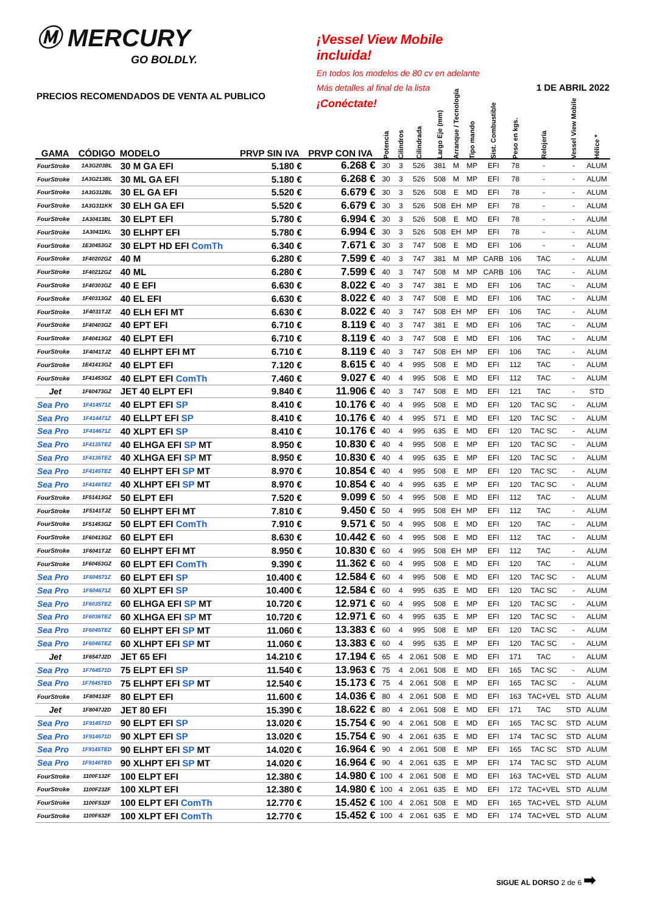Ⓜ MERCURY
GO BOLDLY.
PRECIOS RECOMENDADOS DE VENTA AL PUBLICO
¡Vessel View Mobile incluida!
En todos los modelos de 80 cv en adelante
Más detalles al final de la lista
¡Conéctate!
1 DE ABRIL 2022
| GAMA | CÓDIGO | MODELO | PRVP SIN IVA | PRVP CON IVA | Potencia | Cilindros | Cilindrada | Largo Eje (mm) | Arranque / Tecnología | Tipo mando | Sist. Combustible | Peso en kgs. | Relojería | Vessel View Mobile | Hélice * |
| --- | --- | --- | --- | --- | --- | --- | --- | --- | --- | --- | --- | --- | --- | --- | --- |
| FourStroke | 1A3G203BL | 30 M GA EFI | 5.180 € | 6.268 € | 30 | 3 | 526 | 381 | M | MP | EFI | 78 | - | - | ALUM |
| FourStroke | 1A3G213BL | 30 ML GA EFI | 5.180 € | 6.268 € | 30 | 3 | 526 | 508 | M | MP | EFI | 78 | - | - | ALUM |
| FourStroke | 1A3G312BL | 30 EL GA EFI | 5.520 € | 6.679 € | 30 | 3 | 526 | 508 | E | MD | EFI | 78 | - | - | ALUM |
| FourStroke | 1A3G311KK | 30 ELH GA EFI | 5.520 € | 6.679 € | 30 | 3 | 526 | 508 | EH | MP | EFI | 78 | - | - | ALUM |
| FourStroke | 1A30413BL | 30 ELPT EFI | 5.780 € | 6.994 € | 30 | 3 | 526 | 508 | E | MD | EFI | 78 | - | - | ALUM |
| FourStroke | 1A30411KL | 30 ELHPT EFI | 5.780 € | 6.994 € | 30 | 3 | 526 | 508 | EH | MP | EFI | 78 | - | - | ALUM |
| FourStroke | 1E30453GZ | 30 ELPT HD EFI ComTh | 6.340 € | 7.671 € | 30 | 3 | 747 | 508 | E | MD | EFI | 106 | - | - | ALUM |
| FourStroke | 1F40202GZ | 40 M | 6.280 € | 7.599 € | 40 | 3 | 747 | 381 | M | MP | CARB | 106 | TAC | - | ALUM |
| FourStroke | 1F40212GZ | 40 ML | 6.280 € | 7.599 € | 40 | 3 | 747 | 508 | M | MP | CARB | 106 | TAC | - | ALUM |
| FourStroke | 1F40303GZ | 40 E EFI | 6.630 € | 8.022 € | 40 | 3 | 747 | 381 | E | MD | EFI | 106 | TAC | - | ALUM |
| FourStroke | 1F40313GZ | 40 EL EFI | 6.630 € | 8.022 € | 40 | 3 | 747 | 508 | E | MD | EFI | 106 | TAC | - | ALUM |
| FourStroke | 1F4031TJZ | 40 ELH EFI MT | 6.630 € | 8.022 € | 40 | 3 | 747 | 508 | EH | MP | EFI | 106 | TAC | - | ALUM |
| FourStroke | 1F40403GZ | 40 EPT EFI | 6.710 € | 8.119 € | 40 | 3 | 747 | 381 | E | MD | EFI | 106 | TAC | - | ALUM |
| FourStroke | 1F40413GZ | 40 ELPT EFI | 6.710 € | 8.119 € | 40 | 3 | 747 | 508 | E | MD | EFI | 106 | TAC | - | ALUM |
| FourStroke | 1F4041TJZ | 40 ELHPT EFI MT | 6.710 € | 8.119 € | 40 | 3 | 747 | 508 | EH | MP | EFI | 106 | TAC | - | ALUM |
| FourStroke | 1E41413GZ | 40 ELPT EFI | 7.120 € | 8.615 € | 40 | 4 | 995 | 508 | E | MD | EFI | 112 | TAC | - | ALUM |
| FourStroke | 1F41453GZ | 40 ELPT EFI ComTh | 7.460 € | 9.027 € | 40 | 4 | 995 | 508 | E | MD | EFI | 112 | TAC | - | ALUM |
| Jet | 1F60473GZ | JET 40 ELPT EFI | 9.840 € | 11.906 € | 40 | 3 | 747 | 508 | E | MD | EFI | 121 | TAC | - | STD |
| Sea Pro | 1F414571Z | 40 ELPT EFI SP | 8.410 € | 10.176 € | 40 | 4 | 995 | 508 | E | MD | EFI | 120 | TAC SC | - | ALUM |
| Sea Pro | 1F414471Z | 40 ELLPT EFI SP | 8.410 € | 10.176 € | 40 | 4 | 995 | 571 | E | MD | EFI | 120 | TAC SC | - | ALUM |
| Sea Pro | 1F414671Z | 40 XLPT EFI SP | 8.410 € | 10.176 € | 40 | 4 | 995 | 635 | E | MD | EFI | 120 | TAC SC | - | ALUM |
| Sea Pro | 1F4135TEZ | 40 ELHGA EFI SP MT | 8.950 € | 10.830 € | 40 | 4 | 995 | 508 | E | MP | EFI | 120 | TAC SC | - | ALUM |
| Sea Pro | 1F4136TEZ | 40 XLHGA EFI SP MT | 8.950 € | 10.830 € | 40 | 4 | 995 | 635 | E | MP | EFI | 120 | TAC SC | - | ALUM |
| Sea Pro | 1F4145TEZ | 40 ELHPT EFI SP MT | 8.970 € | 10.854 € | 40 | 4 | 995 | 508 | E | MP | EFI | 120 | TAC SC | - | ALUM |
| Sea Pro | 1F4146TEZ | 40 XLHPT EFI SP MT | 8.970 € | 10.854 € | 40 | 4 | 995 | 635 | E | MP | EFI | 120 | TAC SC | - | ALUM |
| FourStroke | 1F51413GZ | 50 ELPT EFI | 7.520 € | 9.099 € | 50 | 4 | 995 | 508 | E | MD | EFI | 112 | TAC | - | ALUM |
| FourStroke | 1F5141TJZ | 50 ELHPT EFI MT | 7.810 € | 9.450 € | 50 | 4 | 995 | 508 | EH | MP | EFI | 112 | TAC | - | ALUM |
| FourStroke | 1F51453GZ | 50 ELPT EFI ComTh | 7.910 € | 9.571 € | 50 | 4 | 995 | 508 | E | MD | EFI | 120 | TAC | - | ALUM |
| FourStroke | 1F60413GZ | 60 ELPT EFI | 8.630 € | 10.442 € | 60 | 4 | 995 | 508 | E | MD | EFI | 112 | TAC | - | ALUM |
| FourStroke | 1F6041TJZ | 60 ELHPT EFI MT | 8.950 € | 10.830 € | 60 | 4 | 995 | 508 | EH | MP | EFI | 112 | TAC | - | ALUM |
| FourStroke | 1F60453GZ | 60 ELPT EFI ComTh | 9.390 € | 11.362 € | 60 | 4 | 995 | 508 | E | MD | EFI | 120 | TAC | - | ALUM |
| Sea Pro | 1F604571Z | 60 ELPT EFI SP | 10.400 € | 12.584 € | 60 | 4 | 995 | 508 | E | MD | EFI | 120 | TAC SC | - | ALUM |
| Sea Pro | 1F604671Z | 60 XLPT EFI SP | 10.400 € | 12.584 € | 60 | 4 | 995 | 635 | E | MD | EFI | 120 | TAC SC | - | ALUM |
| Sea Pro | 1F6035TEZ | 60 ELHGA EFI SP MT | 10.720 € | 12.971 € | 60 | 4 | 995 | 508 | E | MP | EFI | 120 | TAC SC | - | ALUM |
| Sea Pro | 1F6036TEZ | 60 XLHGA EFI SP MT | 10.720 € | 12.971 € | 60 | 4 | 995 | 635 | E | MP | EFI | 120 | TAC SC | - | ALUM |
| Sea Pro | 1F6045TEZ | 60 ELHPT EFI SP MT | 11.060 € | 13.383 € | 60 | 4 | 995 | 508 | E | MP | EFI | 120 | TAC SC | - | ALUM |
| Sea Pro | 1F6046TEZ | 60 XLHPT EFI SP MT | 11.060 € | 13.383 € | 60 | 4 | 995 | 635 | E | MP | EFI | 120 | TAC SC | - | ALUM |
| Jet | 1F6547J2D | JET 65 EFI | 14.210 € | 17.194 € | 65 | 4 | 2.061 | 508 | E | MD | EFI | 171 | TAC | - | ALUM |
| Sea Pro | 1F764571D | 75 ELPT EFI SP | 11.540 € | 13.963 € | 75 | 4 | 2.061 | 508 | E | MD | EFI | 165 | TAC SC | - | ALUM |
| Sea Pro | 1F7645TED | 75 ELHPT EFI SP MT | 12.540 € | 15.173 € | 75 | 4 | 2.061 | 508 | E | MP | EFI | 165 | TAC SC | - | ALUM |
| FourStroke | 1F804132F | 80 ELPT EFI | 11.600 € | 14.036 € | 80 | 4 | 2.061 | 508 | E | MD | EFI | 163 | TAC+VEL | STD | ALUM |
| Jet | 1F8047J2D | JET 80 EFI | 15.390 € | 18.622 € | 80 | 4 | 2.061 | 508 | E | MD | EFI | 171 | TAC | STD | ALUM |
| Sea Pro | 1F914571D | 90 ELPT EFI SP | 13.020 € | 15.754 € | 90 | 4 | 2.061 | 508 | E | MD | EFI | 165 | TAC SC | STD | ALUM |
| Sea Pro | 1F914671D | 90 XLPT EFI SP | 13.020 € | 15.754 € | 90 | 4 | 2.061 | 635 | E | MD | EFI | 174 | TAC SC | STD | ALUM |
| Sea Pro | 1F9145TED | 90 ELHPT EFI SP MT | 14.020 € | 16.964 € | 90 | 4 | 2.061 | 508 | E | MP | EFI | 165 | TAC SC | STD | ALUM |
| Sea Pro | 1F9146TED | 90 XLHPT EFI SP MT | 14.020 € | 16.964 € | 90 | 4 | 2.061 | 635 | E | MP | EFI | 174 | TAC SC | STD | ALUM |
| FourStroke | 1100F132F | 100 ELPT EFI | 12.380 € | 14.980 € | 100 | 4 | 2.061 | 508 | E | MD | EFI | 163 | TAC+VEL | STD | ALUM |
| FourStroke | 1100F232F | 100 XLPT EFI | 12.380 € | 14.980 € | 100 | 4 | 2.061 | 635 | E | MD | EFI | 172 | TAC+VEL | STD | ALUM |
| FourStroke | 1100F532F | 100 ELPT EFI ComTh | 12.770 € | 15.452 € | 100 | 4 | 2.061 | 508 | E | MD | EFI | 165 | TAC+VEL | STD | ALUM |
| FourStroke | 1100F632F | 100 XLPT EFI ComTh | 12.770 € | 15.452 € | 100 | 4 | 2.061 | 635 | E | MD | EFI | 174 | TAC+VEL | STD | ALUM |
SIGUE AL DORSO 2 de 6 ➡